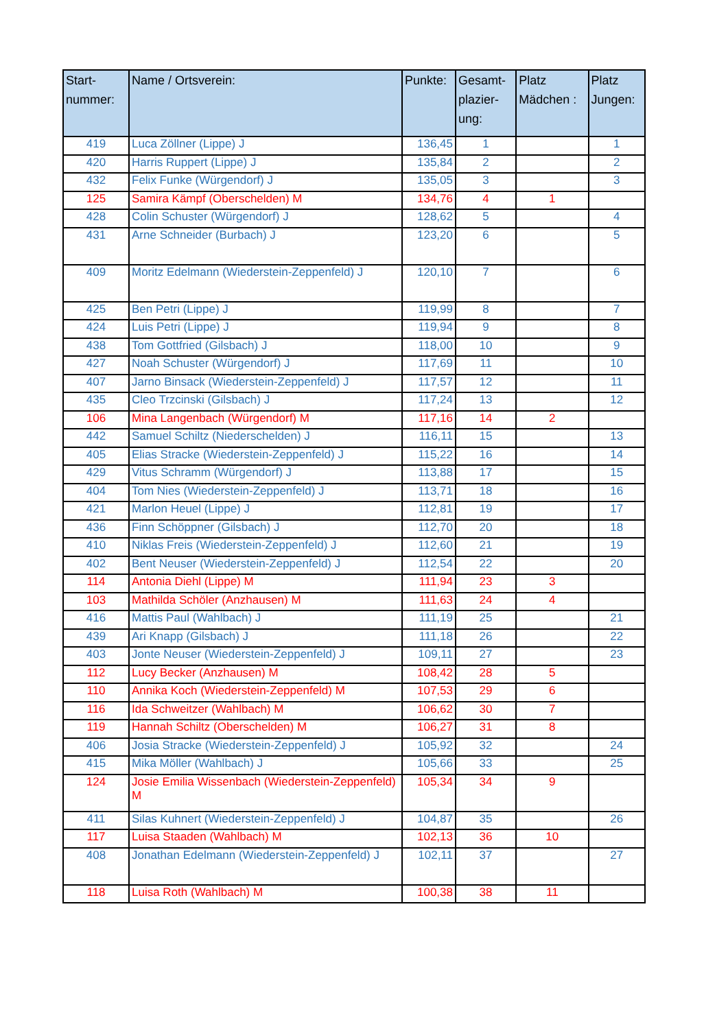| Start- nummer: | Name / Ortsverein: | Punkte: | Gesamt- plazier- ung: | Platz Mädchen : | Platz Jungen: |
| --- | --- | --- | --- | --- | --- |
| 419 | Luca Zöllner (Lippe) J | 136,45 | 1 | | 1 |
| 420 | Harris Ruppert (Lippe) J | 135,84 | 2 | | 2 |
| 432 | Felix Funke (Würgendorf) J | 135,05 | 3 | | 3 |
| 125 | Samira Kämpf (Oberschelden) M | 134,76 | 4 | 1 | |
| 428 | Colin Schuster (Würgendorf) J | 128,62 | 5 | | 4 |
| 431 | Arne Schneider (Burbach) J | 123,20 | 6 | | 5 |
| 409 | Moritz Edelmann (Wiederstein-Zeppenfeld) J | 120,10 | 7 | | 6 |
| 425 | Ben Petri (Lippe) J | 119,99 | 8 | | 7 |
| 424 | Luis Petri (Lippe) J | 119,94 | 9 | | 8 |
| 438 | Tom Gottfried (Gilsbach) J | 118,00 | 10 | | 9 |
| 427 | Noah Schuster (Würgendorf) J | 117,69 | 11 | | 10 |
| 407 | Jarno Binsack (Wiederstein-Zeppenfeld) J | 117,57 | 12 | | 11 |
| 435 | Cleo Trzcinski (Gilsbach) J | 117,24 | 13 | | 12 |
| 106 | Mina Langenbach (Würgendorf) M | 117,16 | 14 | 2 | |
| 442 | Samuel Schiltz (Niederschelden) J | 116,11 | 15 | | 13 |
| 405 | Elias Stracke (Wiederstein-Zeppenfeld) J | 115,22 | 16 | | 14 |
| 429 | Vitus Schramm (Würgendorf) J | 113,88 | 17 | | 15 |
| 404 | Tom Nies (Wiederstein-Zeppenfeld) J | 113,71 | 18 | | 16 |
| 421 | Marlon Heuel (Lippe) J | 112,81 | 19 | | 17 |
| 436 | Finn Schöppner (Gilsbach) J | 112,70 | 20 | | 18 |
| 410 | Niklas Freis (Wiederstein-Zeppenfeld) J | 112,60 | 21 | | 19 |
| 402 | Bent Neuser (Wiederstein-Zeppenfeld) J | 112,54 | 22 | | 20 |
| 114 | Antonia Diehl (Lippe) M | 111,94 | 23 | 3 | |
| 103 | Mathilda Schöler (Anzhausen) M | 111,63 | 24 | 4 | |
| 416 | Mattis Paul (Wahlbach) J | 111,19 | 25 | | 21 |
| 439 | Ari Knapp (Gilsbach) J | 111,18 | 26 | | 22 |
| 403 | Jonte Neuser (Wiederstein-Zeppenfeld) J | 109,11 | 27 | | 23 |
| 112 | Lucy Becker (Anzhausen) M | 108,42 | 28 | 5 | |
| 110 | Annika Koch (Wiederstein-Zeppenfeld) M | 107,53 | 29 | 6 | |
| 116 | Ida Schweitzer (Wahlbach) M | 106,62 | 30 | 7 | |
| 119 | Hannah Schiltz (Oberschelden) M | 106,27 | 31 | 8 | |
| 406 | Josia Stracke (Wiederstein-Zeppenfeld) J | 105,92 | 32 | | 24 |
| 415 | Mika Möller (Wahlbach) J | 105,66 | 33 | | 25 |
| 124 | Josie Emilia Wissenbach (Wiederstein-Zeppenfeld) M | 105,34 | 34 | 9 | |
| 411 | Silas Kuhnert (Wiederstein-Zeppenfeld) J | 104,87 | 35 | | 26 |
| 117 | Luisa Staaden (Wahlbach) M | 102,13 | 36 | 10 | |
| 408 | Jonathan Edelmann (Wiederstein-Zeppenfeld) J | 102,11 | 37 | | 27 |
| 118 | Luisa Roth (Wahlbach) M | 100,38 | 38 | 11 | |